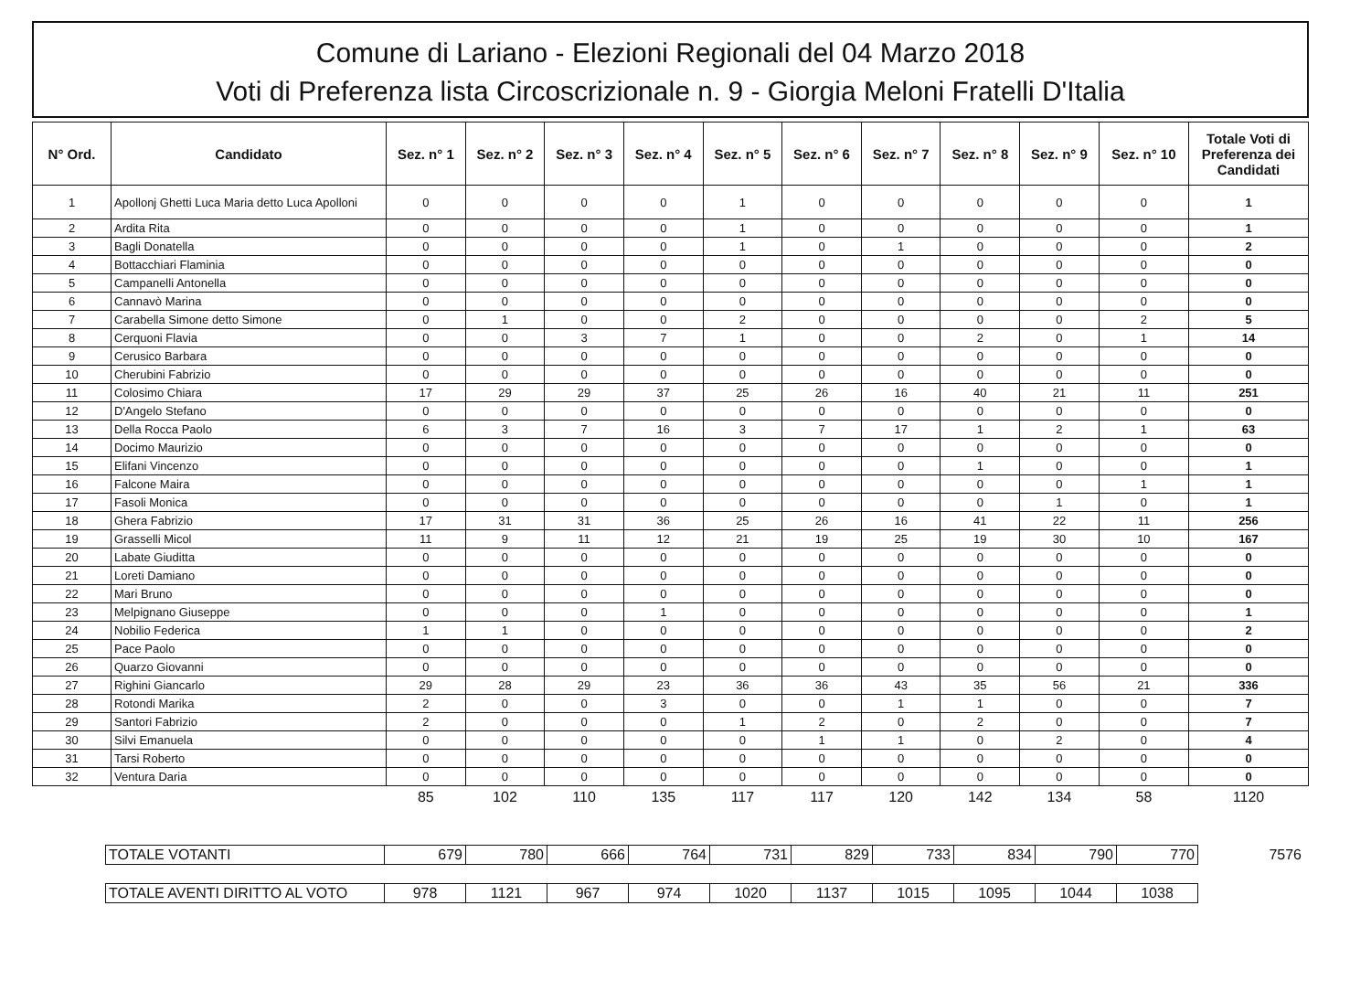Comune di Lariano - Elezioni Regionali del 04 Marzo 2018
Voti di Preferenza lista Circoscrizionale n. 9 - Giorgia Meloni Fratelli D'Italia
| N° Ord. | Candidato | Sez. n° 1 | Sez. n° 2 | Sez. n° 3 | Sez. n° 4 | Sez. n° 5 | Sez. n° 6 | Sez. n° 7 | Sez. n° 8 | Sez. n° 9 | Sez. n° 10 | Totale Voti di Preferenza dei Candidati |
| --- | --- | --- | --- | --- | --- | --- | --- | --- | --- | --- | --- | --- |
| 1 | Apollonj Ghetti Luca Maria detto Luca Apolloni | 0 | 0 | 0 | 0 | 1 | 0 | 0 | 0 | 0 | 0 | 1 |
| 2 | Ardita Rita | 0 | 0 | 0 | 0 | 1 | 0 | 0 | 0 | 0 | 0 | 1 |
| 3 | Bagli Donatella | 0 | 0 | 0 | 0 | 1 | 0 | 1 | 0 | 0 | 0 | 2 |
| 4 | Bottacchiari Flaminia | 0 | 0 | 0 | 0 | 0 | 0 | 0 | 0 | 0 | 0 | 0 |
| 5 | Campanelli Antonella | 0 | 0 | 0 | 0 | 0 | 0 | 0 | 0 | 0 | 0 | 0 |
| 6 | Cannavò Marina | 0 | 0 | 0 | 0 | 0 | 0 | 0 | 0 | 0 | 0 | 0 |
| 7 | Carabella Simone detto Simone | 0 | 1 | 0 | 0 | 2 | 0 | 0 | 0 | 0 | 2 | 5 |
| 8 | Cerquoni Flavia | 0 | 0 | 3 | 7 | 1 | 0 | 0 | 2 | 0 | 1 | 14 |
| 9 | Cerusico Barbara | 0 | 0 | 0 | 0 | 0 | 0 | 0 | 0 | 0 | 0 | 0 |
| 10 | Cherubini Fabrizio | 0 | 0 | 0 | 0 | 0 | 0 | 0 | 0 | 0 | 0 | 0 |
| 11 | Colosimo Chiara | 17 | 29 | 29 | 37 | 25 | 26 | 16 | 40 | 21 | 11 | 251 |
| 12 | D'Angelo Stefano | 0 | 0 | 0 | 0 | 0 | 0 | 0 | 0 | 0 | 0 | 0 |
| 13 | Della Rocca Paolo | 6 | 3 | 7 | 16 | 3 | 7 | 17 | 1 | 2 | 1 | 63 |
| 14 | Docimo Maurizio | 0 | 0 | 0 | 0 | 0 | 0 | 0 | 0 | 0 | 0 | 0 |
| 15 | Elifani Vincenzo | 0 | 0 | 0 | 0 | 0 | 0 | 0 | 1 | 0 | 0 | 1 |
| 16 | Falcone Maira | 0 | 0 | 0 | 0 | 0 | 0 | 0 | 0 | 0 | 1 | 1 |
| 17 | Fasoli Monica | 0 | 0 | 0 | 0 | 0 | 0 | 0 | 0 | 1 | 0 | 1 |
| 18 | Ghera Fabrizio | 17 | 31 | 31 | 36 | 25 | 26 | 16 | 41 | 22 | 11 | 256 |
| 19 | Grasselli Micol | 11 | 9 | 11 | 12 | 21 | 19 | 25 | 19 | 30 | 10 | 167 |
| 20 | Labate Giuditta | 0 | 0 | 0 | 0 | 0 | 0 | 0 | 0 | 0 | 0 | 0 |
| 21 | Loreti Damiano | 0 | 0 | 0 | 0 | 0 | 0 | 0 | 0 | 0 | 0 | 0 |
| 22 | Mari Bruno | 0 | 0 | 0 | 0 | 0 | 0 | 0 | 0 | 0 | 0 | 0 |
| 23 | Melpignano Giuseppe | 0 | 0 | 0 | 1 | 0 | 0 | 0 | 0 | 0 | 0 | 1 |
| 24 | Nobilio Federica | 1 | 1 | 0 | 0 | 0 | 0 | 0 | 0 | 0 | 0 | 2 |
| 25 | Pace Paolo | 0 | 0 | 0 | 0 | 0 | 0 | 0 | 0 | 0 | 0 | 0 |
| 26 | Quarzo Giovanni | 0 | 0 | 0 | 0 | 0 | 0 | 0 | 0 | 0 | 0 | 0 |
| 27 | Righini Giancarlo | 29 | 28 | 29 | 23 | 36 | 36 | 43 | 35 | 56 | 21 | 336 |
| 28 | Rotondi Marika | 2 | 0 | 0 | 3 | 0 | 0 | 1 | 1 | 0 | 0 | 7 |
| 29 | Santori Fabrizio | 2 | 0 | 0 | 0 | 1 | 2 | 0 | 2 | 0 | 0 | 7 |
| 30 | Silvi Emanuela | 0 | 0 | 0 | 0 | 0 | 1 | 1 | 0 | 2 | 0 | 4 |
| 31 | Tarsi Roberto | 0 | 0 | 0 | 0 | 0 | 0 | 0 | 0 | 0 | 0 | 0 |
| 32 | Ventura Daria | 0 | 0 | 0 | 0 | 0 | 0 | 0 | 0 | 0 | 0 | 0 |
| | | 85 | 102 | 110 | 135 | 117 | 117 | 120 | 142 | 134 | 58 | 1120 |
| TOTALE VOTANTI | 679 | 780 | 666 | 764 | 731 | 829 | 733 | 834 | 790 | 770 | 7576 |
| TOTALE AVENTI DIRITTO AL VOTO | 978 | 1121 | 967 | 974 | 1020 | 1137 | 1015 | 1095 | 1044 | 1038 | |